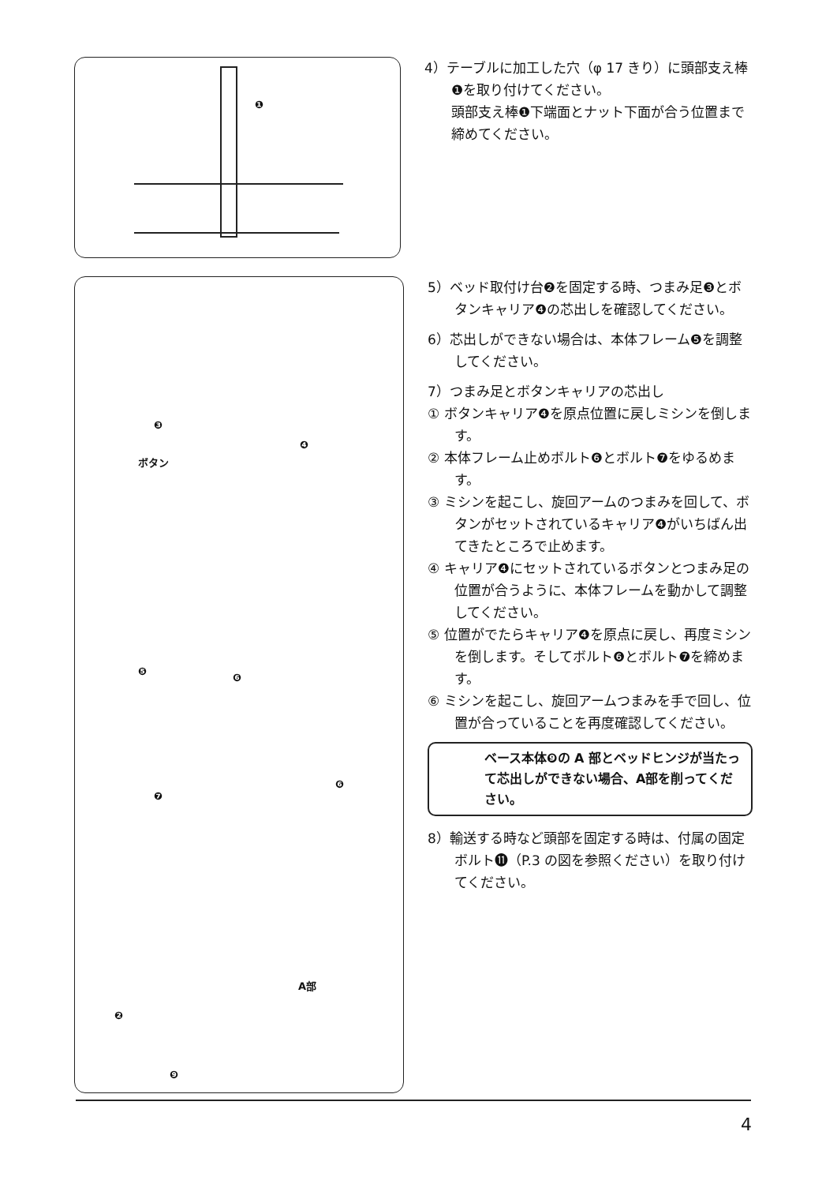❶
4）テーブルに加工した穴（φ 17 きり）に頭部支え棒❶を取り付けてください。
頭部支え棒❶下端面とナット下面が合う位置まで締めてください。
❸
ボタン
❹
❺
❻
❻
❼
A部
❷
❾
5）ベッド取付け台❷を固定する時、つまみ足❸とボタンキャリア❹の芯出しを確認してください。
6）芯出しができない場合は、本体フレーム❺を調整してください。
7）つまみ足とボタンキャリアの芯出し
① ボタンキャリア❹を原点位置に戻しミシンを倒します。
② 本体フレーム止めボルト❻とボルト❼をゆるめます。
③ ミシンを起こし、旋回アームのつまみを回して、ボタンがセットされているキャリア❹がいちばん出てきたところで止めます。
④ キャリア❹にセットされているボタンとつまみ足の位置が合うように、本体フレームを動かして調整してください。
⑤ 位置がでたらキャリア❹を原点に戻し、再度ミシンを倒します。そしてボルト❻とボルト❼を締めます。
⑥ ミシンを起こし、旋回アームつまみを手で回し、位置が合っていることを再度確認してください。
ベース本体❾の A 部とベッドヒンジが当たって芯出しができない場合、A部を削ってください。
8）輸送する時など頭部を固定する時は、付属の固定ボルト⓫（P.3 の図を参照ください）を取り付けてください。
4